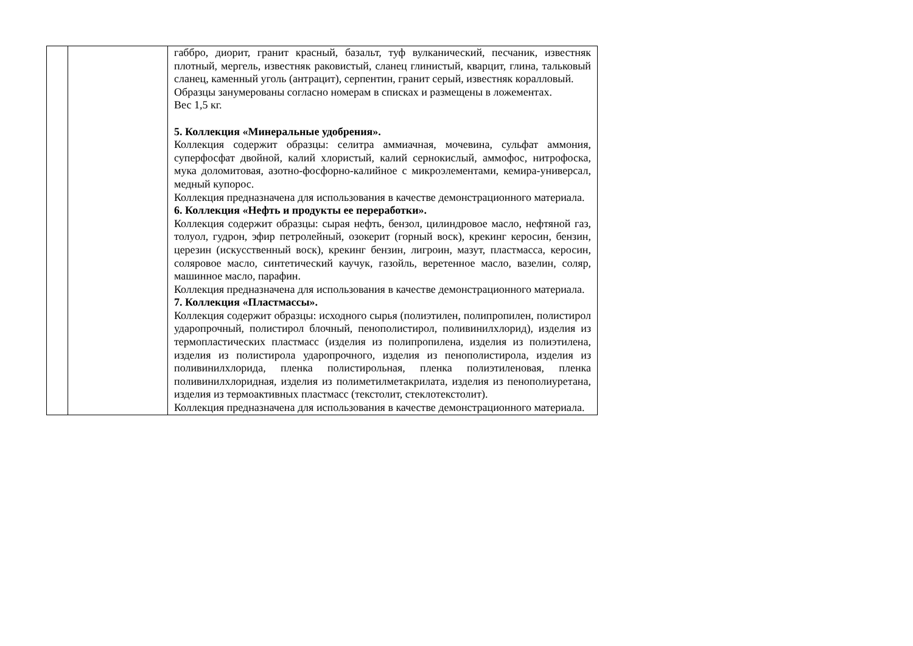| | | габбро, диорит, гранит красный, базальт, туф вулканический, песчаник, известняк плотный, мергель, известняк раковистый, сланец глинистый, кварцит, глина, тальковый сланец, каменный уголь (антрацит), серпентин, гранит серый, известняк коралловый. Образцы занумерованы согласно номерам в списках и размещены в ложементах. Вес 1,5 кг. 5. Коллекция «Минеральные удобрения». Коллекция содержит образцы: селитра аммиачная, мочевина, сульфат аммония, суперфосфат двойной, калий хлористый, калий сернокислый, аммофос, нитрофоска, мука доломитовая, азотно-фосфорно-калийное с микроэлементами, кемира-универсал, медный купорос. Коллекция предназначена для использования в качестве демонстрационного материала. 6. Коллекция «Нефть и продукты ее переработки». Коллекция содержит образцы: сырая нефть, бензол, цилиндровое масло, нефтяной газ, толуол, гудрон, эфир петролейный, озокерит (горный воск), крекинг керосин, бензин, церезин (искусственный воск), крекинг бензин, лигроин, мазут, пластмасса, керосин, соляровое масло, синтетический каучук, газойль, веретенное масло, вазелин, соляр, машинное масло, парафин. Коллекция предназначена для использования в качестве демонстрационного материала. 7. Коллекция «Пластмассы». Коллекция содержит образцы: исходного сырья (полиэтилен, полипропилен, полистирол ударопрочный, полистирол блочный, пенополистирол, поливинилхлорид), изделия из термопластических пластмасс (изделия из полипропилена, изделия из полиэтилена, изделия из полистирола ударопрочного, изделия из пенополистирола, изделия из поливинилхлорида, пленка полистирольная, пленка полиэтиленовая, пленка поливинилхлоридная, изделия из полиметилметакрилата, изделия из пенополиуретана, изделия из термоактивных пластмасс (текстолит, стеклотекстолит). Коллекция предназначена для использования в качестве демонстрационного материала. |